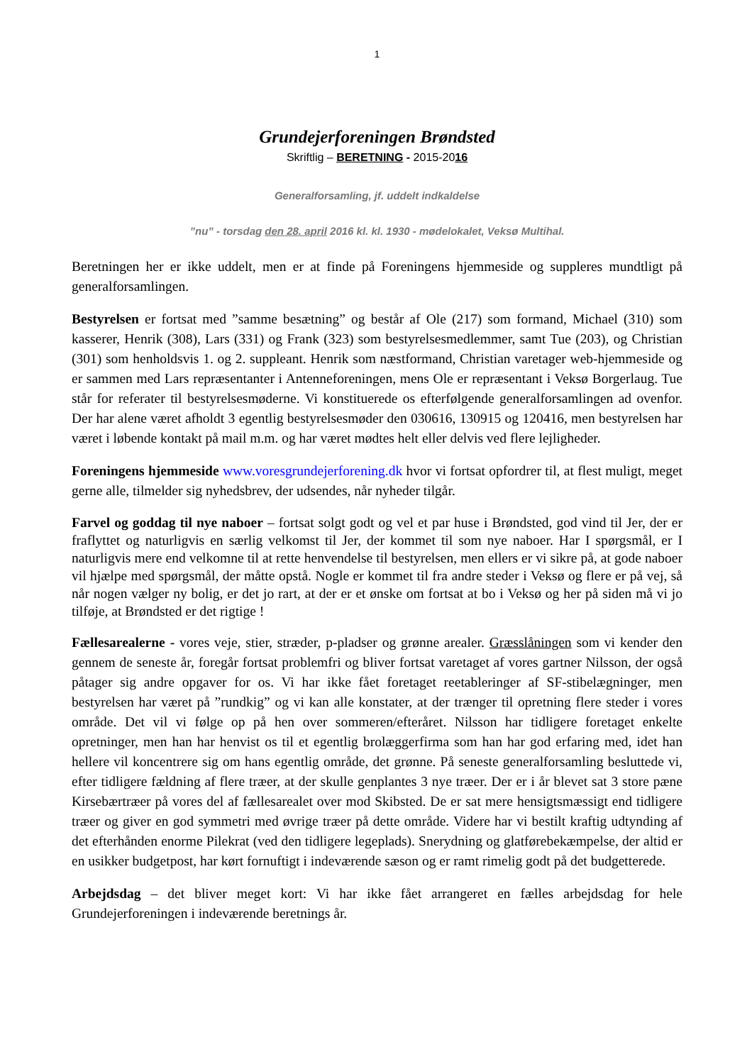1
Grundejerforeningen Brøndsted
Skriftlig – BERETNING - 2015-2016
Generalforsamling, jf. uddelt indkaldelse
”nu” - torsdag den 28. april 2016 kl. kl. 1930 - mødelokalet, Veksø Multihal.
Beretningen her er ikke uddelt, men er at finde på Foreningens hjemmeside og suppleres mundtligt på generalforsamlingen.
Bestyrelsen er fortsat med ”samme besætning” og består af Ole (217) som formand, Michael (310) som kasserer, Henrik (308), Lars (331) og Frank (323) som bestyrelsesmedlemmer, samt Tue (203), og Christian (301) som henholdsvis 1. og 2. suppleant. Henrik som næstformand, Christian varetager web-hjemmeside og er sammen med Lars repræsentanter i Antenneforeningen, mens Ole er repræsentant i Veksø Borgerlaug. Tue står for referater til bestyrelsesmøderne. Vi konstituerede os efterfølgende generalforsamlingen ad ovenfor. Der har alene været afholdt 3 egentlig bestyrelsesmøder den 030616, 130915 og 120416, men bestyrelsen har været i løbende kontakt på mail m.m. og har været mødtes helt eller delvis ved flere lejligheder.
Foreningens hjemmeside www.voresgrundejerforening.dk hvor vi fortsat opfordrer til, at flest muligt, meget gerne alle, tilmelder sig nyhedsbrev, der udsendes, når nyheder tilgår.
Farvel og goddag til nye naboer – fortsat solgt godt og vel et par huse i Brøndsted, god vind til Jer, der er fraflyttet og naturligvis en særlig velkomst til Jer, der kommet til som nye naboer. Har I spørgsmål, er I naturligvis mere end velkomne til at rette henvendelse til bestyrelsen, men ellers er vi sikre på, at gode naboer vil hjælpe med spørgsmål, der måtte opstå. Nogle er kommet til fra andre steder i Veksø og flere er på vej, så når nogen vælger ny bolig, er det jo rart, at der er et ønske om fortsat at bo i Veksø og her på siden må vi jo tilføje, at Brøndsted er det rigtige !
Fællesarealerne - vores veje, stier, stræder, p-pladser og grønne arealer. Græsslåningen som vi kender den gennem de seneste år, foregår fortsat problemfri og bliver fortsat varetaget af vores gartner Nilsson, der også påtager sig andre opgaver for os. Vi har ikke fået foretaget reetableringer af SF-stibelægninger, men bestyrelsen har været på ”rundkig” og vi kan alle konstater, at der trænger til opretning flere steder i vores område. Det vil vi følge op på hen over sommeren/efteråret. Nilsson har tidligere foretaget enkelte opretninger, men han har henvist os til et egentlig brolæggerfirma som han har god erfaring med, idet han hellere vil koncentrere sig om hans egentlig område, det grønne. På seneste generalforsamling besluttede vi, efter tidligere fældning af flere træer, at der skulle genplantes 3 nye træer. Der er i år blevet sat 3 store pæne Kirsebærtræer på vores del af fællesarealet over mod Skibsted. De er sat mere hensigtsmæssigt end tidligere træer og giver en god symmetri med øvrige træer på dette område. Videre har vi bestilt kraftig udtynding af det efterhånden enorme Pilekrat (ved den tidligere legeplads). Snerydning og glatførebekæmpelse, der altid er en usikker budgetpost, har kørt fornuftigt i indeværende sæson og er ramt rimelig godt på det budgetterede.
Arbejdsdag – det bliver meget kort: Vi har ikke fået arrangeret en fælles arbejdsdag for hele Grundejerforeningen i indeværende beretnings år.